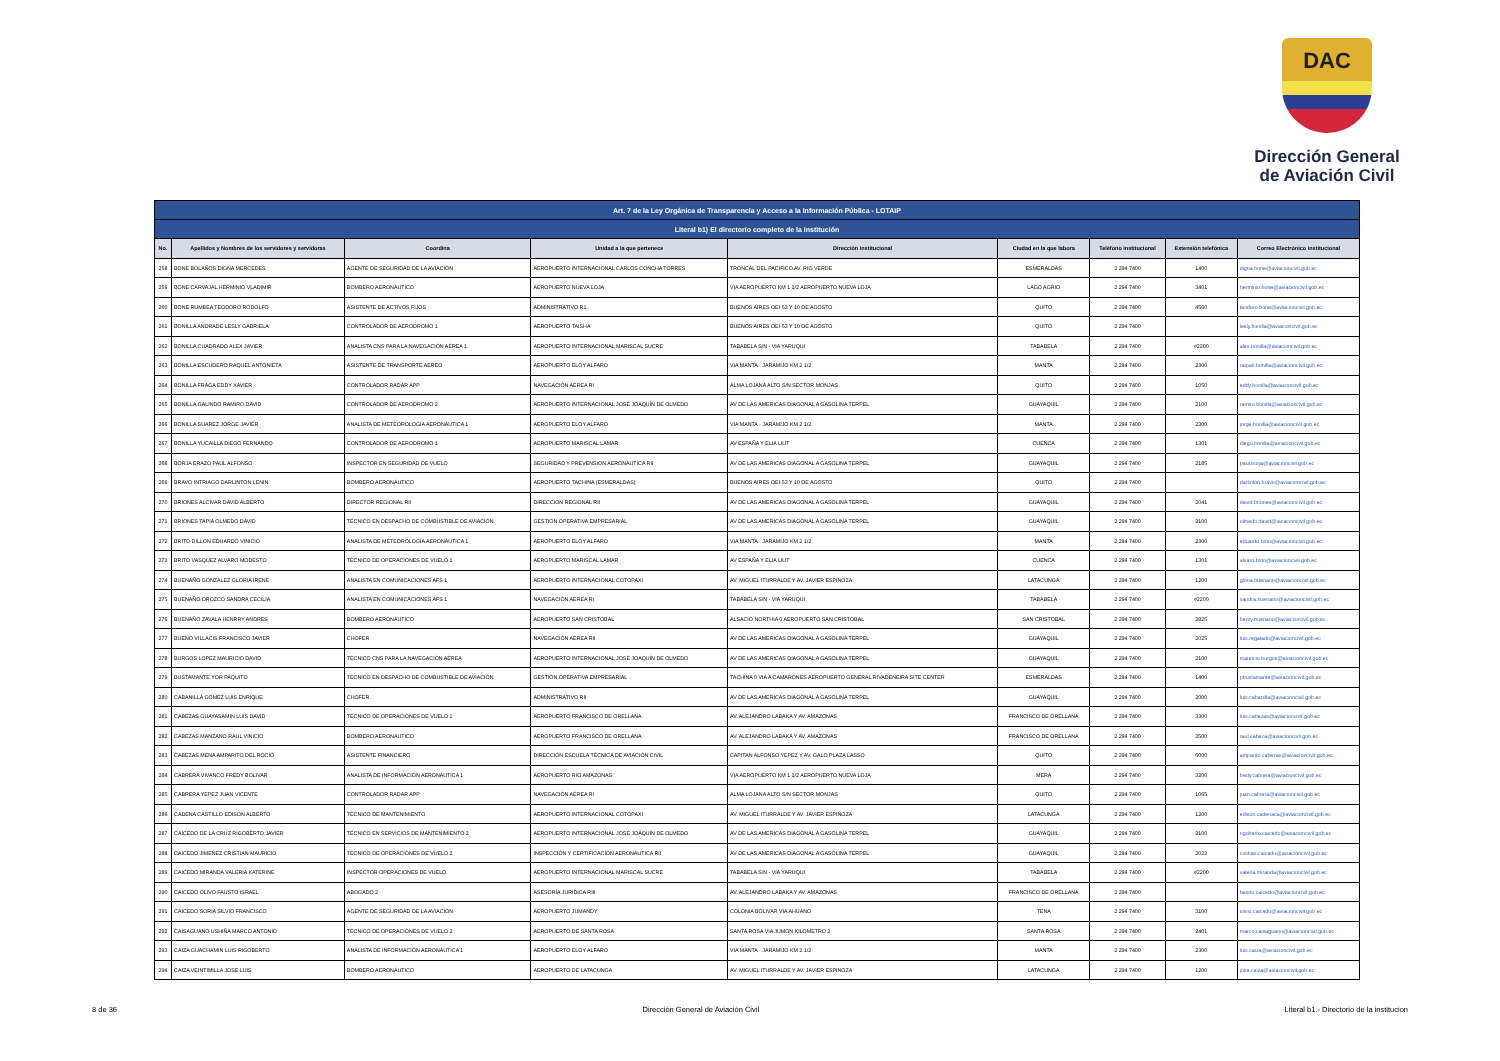DAC
Dirección General
de Aviación Civil
| Art. 7 de la Ley Orgánica de Transparencia y Acceso a la Información Pública - LOTAIP | | | | | | | | |
| --- | --- | --- | --- | --- | --- | --- | --- | --- |
| Literal b1) El directorio completo de la institución | | | | | | | | |
| No. | Apellidos y Nombres de los servidores y servidoras | Coordina | Unidad a la que pertenece | Dirección institucional | Ciudad en la que labora | Teléfono institucional | Extensión telefónica | Correo Electrónico institucional |
| 258 | BONE BOLAÑOS DIGNA MERCEDES | AGENTE DE SEGURIDAD DE LA AVIACIÓN | AEROPUERTO INTERNACIONAL CARLOS CONCHA TORRES | TRONCAL DEL PACIFICO AV. RIO VERDE | ESMERALDAS | 2 294 7400 | 1400 | digna.bone@aviacioncivil.gob.ec |
| 259 | BONE CARVAJAL HERMINIO VLADIMIR | BOMBERO AERONÁUTICO | AEROPUERTO NUEVA LOJA | VIA AEROPUERTO KM 1 1/2 AEROPUERTO NUEVA LOJA | LAGO AGRIO | 2 294 7400 | 3401 | herminio.bone@aviacioncivil.gob.ec |
| 260 | BONE RUMBEA TEODORO RODOLFO | ASISTENTE DE ACTIVOS FIJOS | ADMINISTRATIVO R1 | BUENOS AIRES OEI-53 Y 10 DE AGOSTO | QUITO | 2 294 7400 | 4560 | teodoro.bone@aviacioncivil.gob.ec |
| 261 | BONILLA ANDRADE LESLY GABRIELA | CONTROLADOR DE AERÓDROMO 1 | AEROPUERTO TAISHA | BUENOS AIRES OEI-53 Y 10 DE AGOSTO | QUITO | 2 294 7400 | | lesly.bonilla@aviacioncivil.gob.ec |
| 262 | BONILLA CUADRADO ALEX JAVIER | ANALISTA CNS PARA LA NAVEGACIÓN AÉREA 1 | AEROPUERTO INTERNACIONAL MARISCAL SUCRE | TABABELA S/N - VIA YARUQUI | TABABELA | 2 294 7400 | #2200 | alex.bonilla@aviacioncivil.gob.ec |
| 263 | BONILLA ESCUDERO RAQUEL ANTONIETA | ASISTENTE DE TRANSPORTE AEREO | AEROPUERTO ELOY ALFARO | VIA MANTA - JARAMIJO KM 2 1/2 | MANTA | 2 294 7400 | 2300 | raquel.bonilla@aviacioncivil.gob.ec |
| 264 | BONILLA FRAGA EDDY XAVIER | CONTROLADOR RADAR APP | NAVEGACIÓN AÉREA RI | ALMA LOJANA ALTO S/N SECTOR MONJAS | QUITO | 2 294 7400 | 1050 | eddy.bonilla@aviacioncivil.gob.ec |
| 265 | BONILLA GALINDO RAMIRO DAVID | CONTROLADOR DE AERODROMO 2 | AEROPUERTO INTERNACIONAL JOSÉ JOAQUÍN DE OLMEDO | AV DE LAS AMERICAS DIAGONAL A GASOLINA TERPEL | GUAYAQUIL | 2 294 7400 | 2100 | ramiro.bonilla@aviacioncivil.gob.ec |
| 266 | BONILLA SUAREZ JORGE JAVIER | ANALISTA DE METEOROLOGÍA AERONÁUTICA 1 | AEROPUERTO ELOY ALFARO | VIA MANTA - JARAMIJO KM 2 1/2 | MANTA | 2 294 7400 | 2300 | jorge.bonilla@aviacioncivil.gob.ec |
| 267 | BONILLA YUCAILLA DIEGO FERNANDO | CONTROLADOR DE AERODROMO 1 | AEROPUERTO MARISCAL LAMAR | AV ESPAÑA Y ELIA LIUT | CUENCA | 2 294 7400 | 1301 | diego.bonilla@aviacioncivil.gob.ec |
| 268 | BORJA ERAZO PAUL ALFONSO | INSPECTOR EN SEGURIDAD DE VUELO | SEGURIDAD Y PREVENSION AERONÁUTICA RII | AV DE LAS AMERICAS DIAGONAL A GASOLINA TERPEL | GUAYAQUIL | 2 294 7400 | 2185 | paul.borja@aviacioncivil.gob.ec |
| 269 | BRAVO INTRIAGO DARLINTON LENIN | BOMBERO AERONÁUTICO | AEROPUERTO TACHINA (ESMERALDAS) | BUENOS AIRES OEI-53 Y 10 DE AGOSTO | QUITO | 2 294 7400 | | darlinton.bravo@aviacioncivil.gob.ec |
| 270 | BRIONES ALCIVAR DAVID ALBERTO | DIRECTOR REGIONAL RII | DIRECCION REGIONAL RII | AV DE LAS AMERICAS DIAGONAL A GASOLINA TERPEL | GUAYAQUIL | 2 294 7400 | 2041 | david.briones@aviacioncivil.gob.ec |
| 271 | BRIONES TAPIA OLMEDO DAVID | TÉCNICO EN DESPACHO DE COMBUSTIBLE DE AVIACIÓN | GESTIÓN OPERATIVA EMPRESARIAL | AV DE LAS AMERICAS DIAGONAL A GASOLINA TERPEL | GUAYAQUIL | 2 294 7400 | 2100 | olmedo.david@aviacioncivil.gob.ec |
| 272 | BRITO DILLON EDUARDO VINICIO | ANALISTA DE METEOROLOGÍA AERONÁUTICA 1 | AEROPUERTO ELOY ALFARO | VIA MANTA - JARAMIJO KM 2 1/2 | MANTA | 2 294 7400 | 2300 | eduardo.brito@aviacioncivil.gob.ec |
| 273 | BRITO VASQUEZ ALVARO MODESTO | TÉCNICO DE OPERACIÓNES DE VUELO 1 | AEROPUERTO MARISCAL LAMAR | AV ESPAÑA Y ELIA LIUT | CUENCA | 2 294 7400 | 1301 | alvaro.brito@aviacioncivil.gob.ec |
| 274 | BUENAÑO GONZALEZ GLORIA IRENE | ANALISTA EN COMUNICACIONES AFS 1 | AEROPUERTO INTERNACIONAL COTOPAXI | AV. MIGUEL ITURRALDE Y AV. JAVIER ESPINOZA | LATACUNGA | 2 294 7400 | 1200 | gloria.buenano@aviacioncivil.gob.ec |
| 275 | BUENAÑO OROZCO SANDRA CECILIA | ANALISTA EN COMUNICACIONES AFS 1 | NAVEGACIÓN AÉREA RI | TABABELA S/N - VIA YARUQUI | TABABELA | 2 294 7400 | #2200 | sandra.buenano@aviacioncivil.gob.ec |
| 276 | BUENAÑO ZAVALA HENRRY ANDRES | BOMBERO AERONÁUTICO | AEROPUERTO SAN CRISTOBAL | ALSACIO NORTHIA 0 AEROPUERTO SAN CRISTOBAL | SAN CRISTOBAL | 2 294 7400 | 2825 | henry.buenano@aviacioncivil.gob.ec |
| 277 | BUENO VILLACIS FRANCISCO JAVIER | CHOFER | NAVEGACIÓN AÉREA RII | AV DE LAS AMERICAS DIAGONAL A GASOLINA TERPEL | GUAYAQUIL | 2 294 7400 | 2025 | luis.regalado@aviacioncivil.gob.ec |
| 278 | BURGOS LOPEZ MAURICIO DAVID | TÉCNICO CNS PARA LA NAVEGACIÓN AÉREA | AEROPUERTO INTERNACIONAL JOSÉ JOAQUÍN DE OLMEDO | AV DE LAS AMERICAS DIAGONAL A GASOLINA TERPEL | GUAYAQUIL | 2 294 7400 | 2100 | mauricio.burgos@aviacioncivil.gob.ec |
| 279 | BUSTAMANTE YOR PAQUITO | TÉCNICO EN DESPACHO DE COMBUSTIBLE DE AVIACIÓN | GESTIÓN OPERATIVA EMPRESARIAL | TACHINA 0 VIA A CAMARONES AEROPUERTO GENERAL RIVADENEIRA SITE CENTER | ESMERALDAS | 2 294 7400 | 1400 | pbustamante@aviacioncivil.gob.ec |
| 280 | CABANILLA GOMEZ LUIS ENRIQUE | CHOFER | ADMINISTRATIVO RII | AV DE LAS AMERICAS DIAGONAL A GASOLINA TERPEL | GUAYAQUIL | 2 294 7400 | 2000 | luis.cabanilla@aviacioncivil.gob.ec |
| 281 | CABEZAS GUAYASAMIN LUIS DAVID | TÉCNICO DE OPERACIÓNES DE VUELO 1 | AEROPUERTO FRANCISCO DE ORELLANA | AV. ALEJANDRO LABAKA Y AV. AMAZONAS | FRANCISCO DE ORELLANA | 2 294 7400 | 3300 | luis.cabezas@aviacioncivil.gob.ec |
| 282 | CABEZAS MANZANO RAUL VINICIO | BOMBERO AERONÁUTICO | AEROPUERTO FRANCISCO DE ORELLANA | AV. ALEJANDRO LABAKA Y AV. AMAZONAS | FRANCISCO DE ORELLANA | 2 294 7400 | 3500 | raul.cabeza@aviacioncivil.gob.ec |
| 283 | CABEZAS MENA AMPARITO DEL ROCIO | ASISTENTE FINANCIERO | DIRECCIÓN ESCUELA TÉCNICA DE AVIACIÓN CIVIL | CAPITAN ALFONSO YEPEZ Y AV. GALO PLAZA LASSO | QUITO | 2 294 7400 | 6000 | amparito.cabezas@aviacioncivil.gob.ec |
| 284 | CABRERA VIVANCO FREDY BOLIVAR | ANALISTA DE INFORMACIÓN AERONÁUTICA 1 | AEROPUERTO RIO AMAZONAS | VIA AEROPUERTO KM 1 1/2 AEROPUERTO NUEVA LOJA | MERA | 2 294 7400 | 3200 | fredy.cabrera@aviacioncivil.gob.ec |
| 285 | CABRERA YEPEZ JUAN VICENTE | CONTROLADOR RADAR APP | NAVEGACIÓN AÉREA RI | ALMA LOJANA ALTO S/N SECTOR MONJAS | QUITO | 2 294 7400 | 1065 | juan.cabrera@aviacioncivil.gob.ec |
| 286 | CADENA CASTILLO EDISON ALBERTO | TÉCNICO DE MANTENIMIENTO | AEROPUERTO INTERNACIONAL COTOPAXI | AV. MIGUEL ITURRALDE Y AV. JAVIER ESPINOZA | LATACUNGA | 2 294 7400 | 1200 | edison.cadenaca@aviacioncivil.gob.ec |
| 287 | CAICEDO DE LA CRUZ RIGOBERTO JAVIER | TÉCNICO EN SERVICIOS DE MANTENIMIENTO 2 | AEROPUERTO INTERNACIONAL JOSÉ JOAQUÍN DE OLMEDO | AV DE LAS AMERICAS DIAGONAL A GASOLINA TERPEL | GUAYAQUIL | 2 294 7400 | 2100 | rigoberto.caicedo@aviacioncivil.gob.ec |
| 288 | CAICEDO JIMENEZ CRISTIAN MAURICIO | TÉCNICO DE OPERACIÓNES DE VUELO 2 | INSPECCIÓN Y CERTIFICACIÓN AERONÁUTICA RII | AV DE LAS AMERICAS DIAGONAL A GASOLINA TERPEL | GUAYAQUIL | 2 294 7400 | 2023 | cristian.caicedo@aviacioncivil.gob.ec |
| 289 | CAICEDO MIRANDA VALERIA KATERINE | INSPECTOR OPERACIONES DE VUELO | AEROPUERTO INTERNACIONAL MARISCAL SUCRE | TABABELA S/N - VIA YARUQUI | TABABELA | 2 294 7400 | #2200 | valeria.miranda@aviacioncivil.gob.ec |
| 290 | CAICEDO OLIVO FAUSTO ISRAEL | ABOGADO 2 | ASESORÍA JURÍDICA RIII | AV. ALEJANDRO LABAKA Y AV. AMAZONAS | FRANCISCO DE ORELLANA | 2 294 7400 | | fausto.caicedo@aviacioncivil.gob.ec |
| 291 | CAICEDO SORIA SILVIO FRANCISCO | AGENTE DE SEGURIDAD DE LA AVIACIÓN | AEROPUERTO JUMANDY | COLONIA BOLIVAR VIA AHUANO | TENA | 2 294 7400 | 3100 | silvio.caicedo@aviacioncivil.gob.ec |
| 292 | CAISAGUANO USHIÑA MARCO ANTONIO | TÉCNICO DE OPERACIÓNES DE VUELO 2 | AEROPUERTO DE SANTA ROSA | SANTA ROSA VIA JUMON KILOMETRO 2 | SANTA ROSA | 2 294 7400 | 2401 | marco.caisaguano@aviacioncivil.gob.ec |
| 293 | CAIZA GUACHAMIN LUIS RIGOBERTO | ANALISTA DE INFORMACIÓN AERONÁUTICA 1 | AEROPUERTO ELOY ALFARO | VIA MANTA - JARAMIJO KM 2 1/2 | MANTA | 2 294 7400 | 2300 | luis.caiza@aviacioncivil.gob.ec |
| 294 | CAIZA VEINTIMILLA JOSE LUIS | BOMBERO AERONÁUTICO | AEROPUERTO DE LATACUNGA | AV. MIGUEL ITURRALDE Y AV. JAVIER ESPINOZA | LATACUNGA | 2 294 7400 | 1200 | jose.caiza@aviacioncivil.gob.ec |
8 de 36 Dirección General de Aviación Civil Literal b1.- Directorio de la institucion